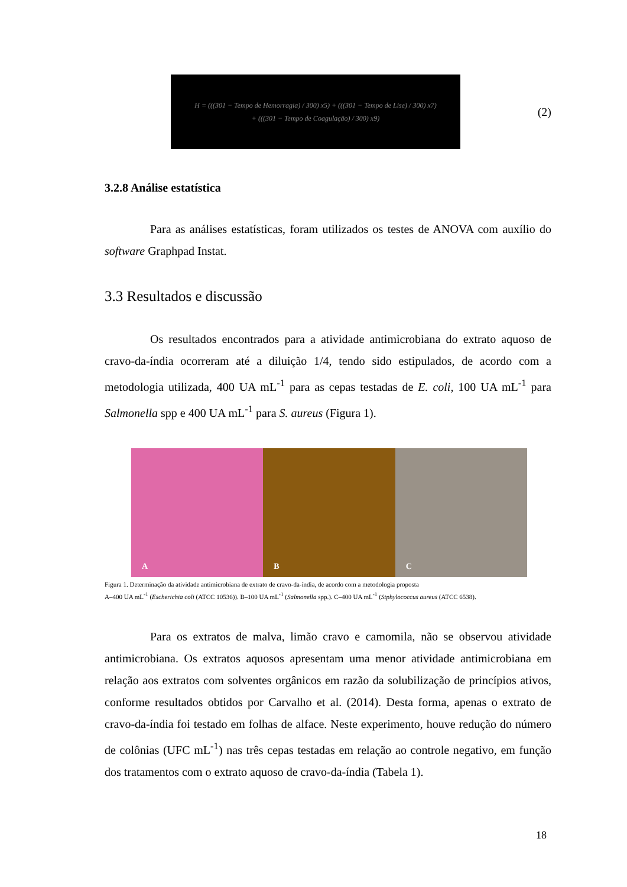H = (((301 − Tempo de Hemorragia) / 300) x5) + (((301 − Tempo de Lise) / 300) x7)
+ (((301 − Tempo de Coagulação) / 300) x9)
(2)
3.2.8 Análise estatística
Para as análises estatísticas, foram utilizados os testes de ANOVA com auxílio do software Graphpad Instat.
3.3 Resultados e discussão
Os resultados encontrados para a atividade antimicrobiana do extrato aquoso de cravo-da-índia ocorreram até a diluição 1/4, tendo sido estipulados, de acordo com a metodologia utilizada, 400 UA mL<sup>-1</sup> para as cepas testadas de E. coli, 100 UA mL<sup>-1</sup> para Salmonella spp e 400 UA mL<sup>-1</sup> para S. aureus (Figura 1).
A
B
C
Figura 1. Determinação da atividade antimicrobiana de extrato de cravo-da-índia, de acordo com a metodologia proposta
A–400 UA mL<sup>-1</sup> (Escherichia coli (ATCC 10536)). B–100 UA mL<sup>-1</sup> (Salmonella spp.). C–400 UA mL<sup>-1</sup> (Stphylococcus aureus (ATCC 6538).
Para os extratos de malva, limão cravo e camomila, não se observou atividade antimicrobiana. Os extratos aquosos apresentam uma menor atividade antimicrobiana em relação aos extratos com solventes orgânicos em razão da solubilização de princípios ativos, conforme resultados obtidos por Carvalho et al. (2014). Desta forma, apenas o extrato de cravo-da-índia foi testado em folhas de alface. Neste experimento, houve redução do número de colônias (UFC mL<sup>-1</sup>) nas três cepas testadas em relação ao controle negativo, em função dos tratamentos com o extrato aquoso de cravo-da-índia (Tabela 1).
18